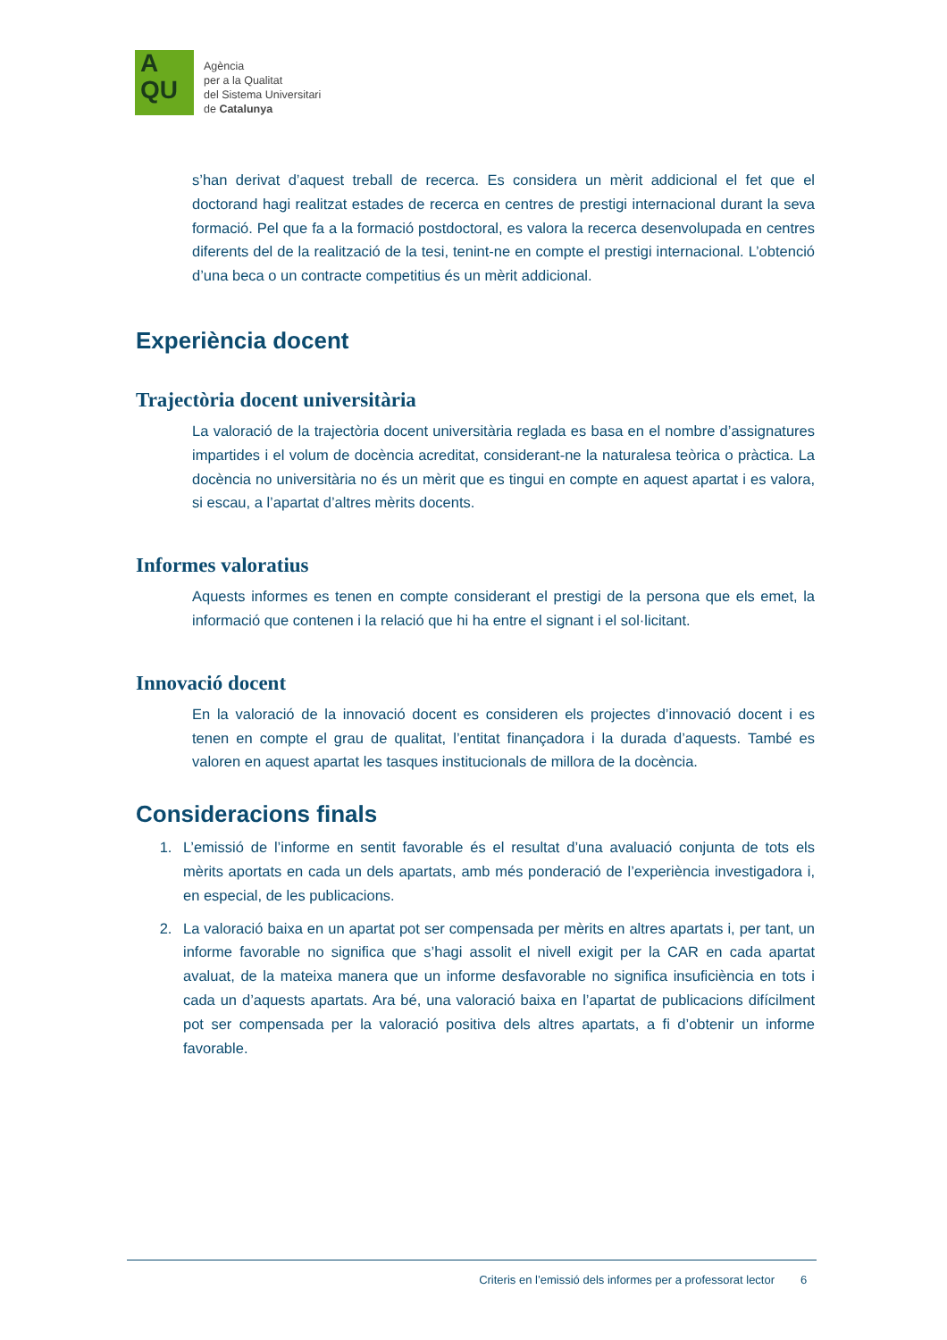A
QU
Agència
per a la Qualitat
del Sistema Universitari
de Catalunya
s’han derivat d’aquest treball de recerca. Es considera un mèrit addicional el fet que el doctorand hagi realitzat estades de recerca en centres de prestigi internacional durant la seva formació. Pel que fa a la formació postdoctoral, es valora la recerca desenvolupada en centres diferents del de la realització de la tesi, tenint-ne en compte el prestigi internacional. L’obtenció d’una beca o un contracte competitius és un mèrit addicional.
Experiència docent
Trajectòria docent universitària
La valoració de la trajectòria docent universitària reglada es basa en el nombre d’assignatures impartides i el volum de docència acreditat, considerant-ne la naturalesa teòrica o pràctica. La docència no universitària no és un mèrit que es tingui en compte en aquest apartat i es valora, si escau, a l’apartat d’altres mèrits docents.
Informes valoratius
Aquests informes es tenen en compte considerant el prestigi de la persona que els emet, la informació que contenen i la relació que hi ha entre el signant i el sol·licitant.
Innovació docent
En la valoració de la innovació docent es consideren els projectes d’innovació docent i es tenen en compte el grau de qualitat, l’entitat finançadora i la durada d’aquests. També es valoren en aquest apartat les tasques institucionals de millora de la docència.
Consideracions finals
1. L’emissió de l’informe en sentit favorable és el resultat d’una avaluació conjunta de tots els mèrits aportats en cada un dels apartats, amb més ponderació de l’experiència investigadora i, en especial, de les publicacions.
2. La valoració baixa en un apartat pot ser compensada per mèrits en altres apartats i, per tant, un informe favorable no significa que s’hagi assolit el nivell exigit per la CAR en cada apartat avaluat, de la mateixa manera que un informe desfavorable no significa insuficiència en tots i cada un d’aquests apartats. Ara bé, una valoració baixa en l’apartat de publicacions difícilment pot ser compensada per la valoració positiva dels altres apartats, a fi d’obtenir un informe favorable.
Criteris en l’emissió dels informes per a professorat lector 6